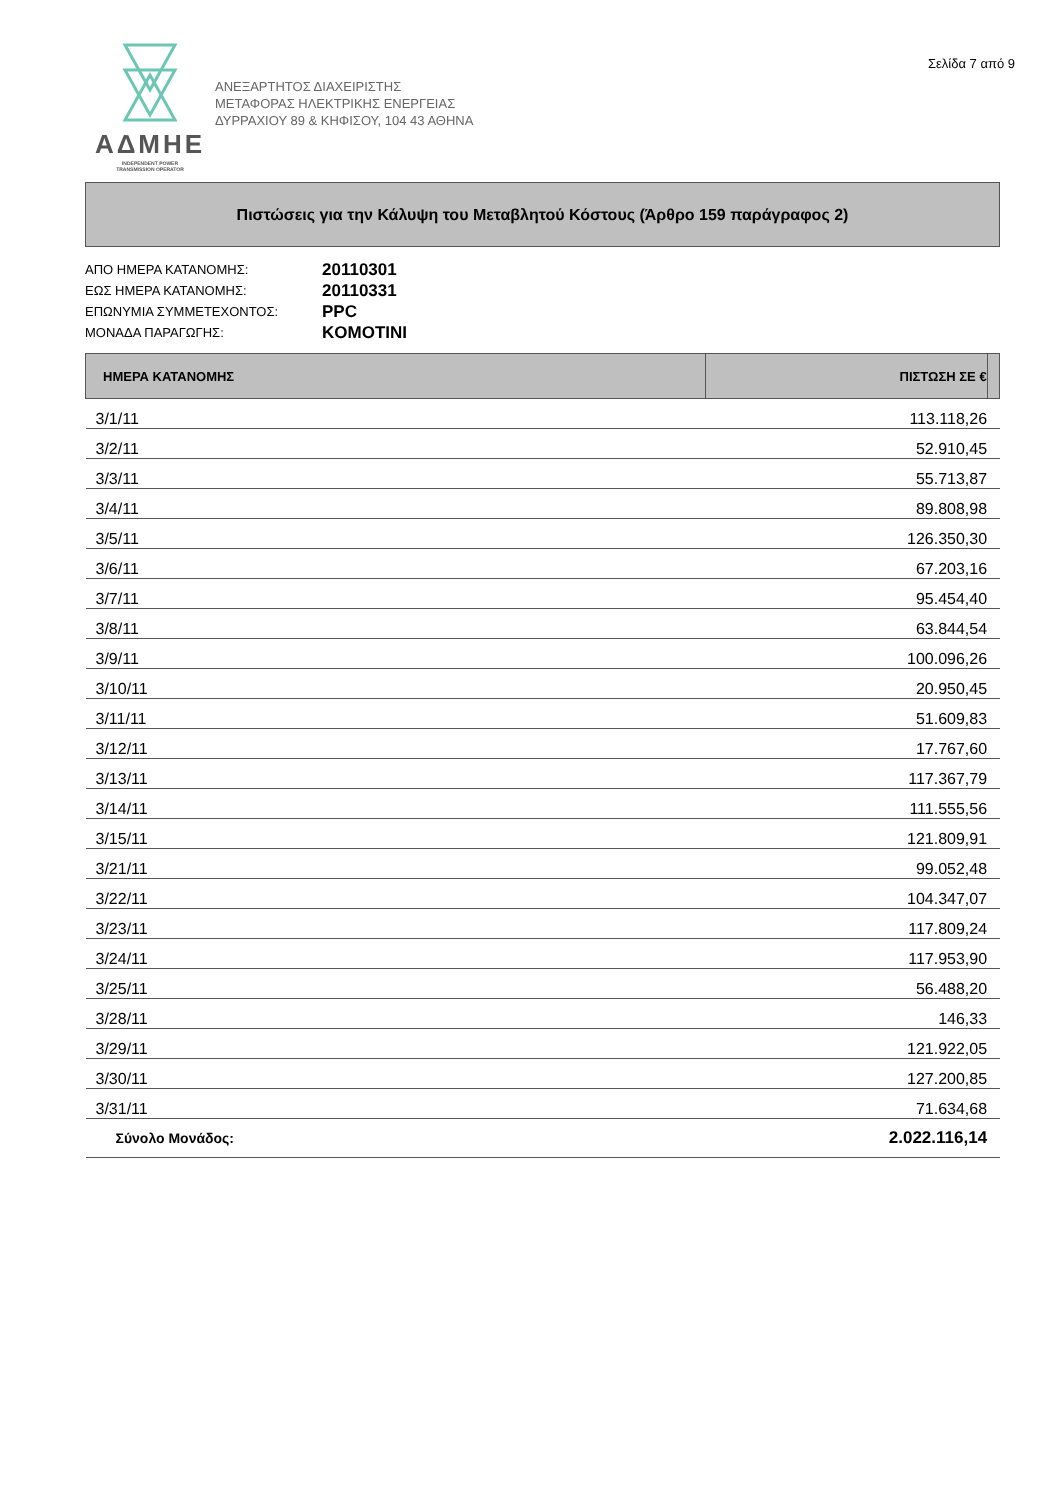ΑΔΜΗΕ
INDEPENDENT POWER
TRANSMISSION OPERATOR
ΑΝΕΞΑΡΤΗΤΟΣ ΔΙΑΧΕΙΡΙΣΤΗΣ
ΜΕΤΑΦΟΡΑΣ ΗΛΕΚΤΡΙΚΗΣ ΕΝΕΡΓΕΙΑΣ
ΔΥΡΡΑΧΙΟΥ 89 & ΚΗΦΙΣΟΥ, 104 43 ΑΘΗΝΑ
Σελίδα 7 από 9
Πιστώσεις για την Κάλυψη του Μεταβλητού Κόστους (Άρθρο 159 παράγραφος 2)
ΑΠΟ ΗΜΕΡΑ ΚΑΤΑΝΟΜΗΣ: 20110301
ΕΩΣ ΗΜΕΡΑ ΚΑΤΑΝΟΜΗΣ: 20110331
ΕΠΩΝΥΜΙΑ ΣΥΜΜΕΤΕΧΟΝΤΟΣ: PPC
ΜΟΝΑΔΑ ΠΑΡΑΓΩΓΗΣ: KOMOTINI
| ΗΜΕΡΑ ΚΑΤΑΝΟΜΗΣ | ΠΙΣΤΩΣΗ ΣΕ € | |
| --- | --- | --- |
| 3/1/11 | 113.118,26 | |
| 3/2/11 | 52.910,45 | |
| 3/3/11 | 55.713,87 | |
| 3/4/11 | 89.808,98 | |
| 3/5/11 | 126.350,30 | |
| 3/6/11 | 67.203,16 | |
| 3/7/11 | 95.454,40 | |
| 3/8/11 | 63.844,54 | |
| 3/9/11 | 100.096,26 | |
| 3/10/11 | 20.950,45 | |
| 3/11/11 | 51.609,83 | |
| 3/12/11 | 17.767,60 | |
| 3/13/11 | 117.367,79 | |
| 3/14/11 | 111.555,56 | |
| 3/15/11 | 121.809,91 | |
| 3/21/11 | 99.052,48 | |
| 3/22/11 | 104.347,07 | |
| 3/23/11 | 117.809,24 | |
| 3/24/11 | 117.953,90 | |
| 3/25/11 | 56.488,20 | |
| 3/28/11 | 146,33 | |
| 3/29/11 | 121.922,05 | |
| 3/30/11 | 127.200,85 | |
| 3/31/11 | 71.634,68 | |
| Σύνολο Μονάδος: | 2.022.116,14 | |